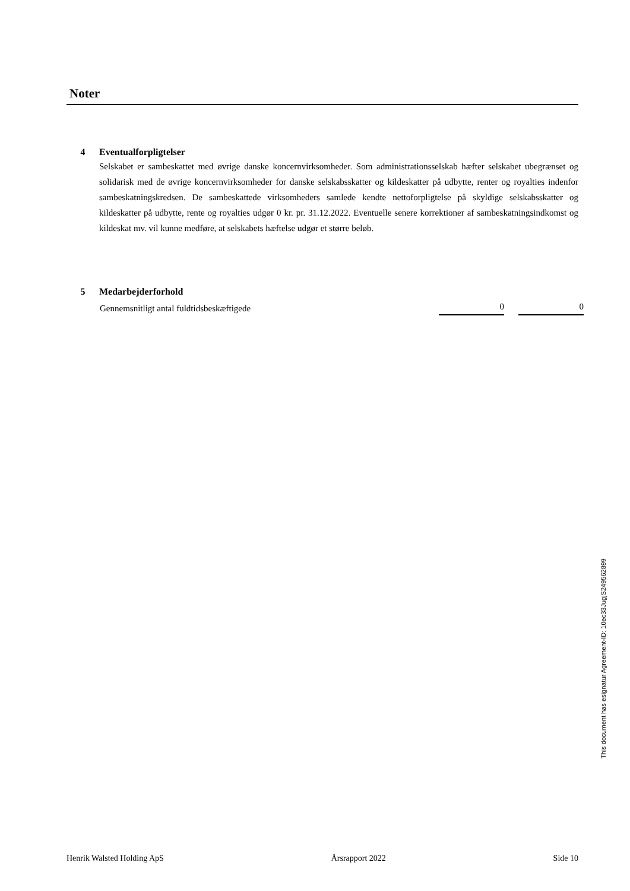Noter
4 Eventualforpligtelser
Selskabet er sambeskattet med øvrige danske koncernvirksomheder. Som administrationsselskab hæfter selskabet ubegrænset og solidarisk med de øvrige koncernvirksomheder for danske selskabsskatter og kildeskatter på udbytte, renter og royalties indenfor sambeskatningskredsen. De sambeskattede virksomheders samlede kendte nettoforpligtelse på skyldige selskabsskatter og kildeskatter på udbytte, rente og royalties udgør 0 kr. pr. 31.12.2022. Eventuelle senere korrektioner af sambeskatningsindkomst og kildeskat mv. vil kunne medføre, at selskabets hæftelse udgør et større beløb.
5 Medarbejderforhold
| Gennemsnitligt antal fuldtidsbeskæftigede | 0 | | 0 |
This document has esignatur Agreement-ID: 10ec33JugjS249562899
Henrik Walsted Holding ApS Årsrapport 2022 Side 10